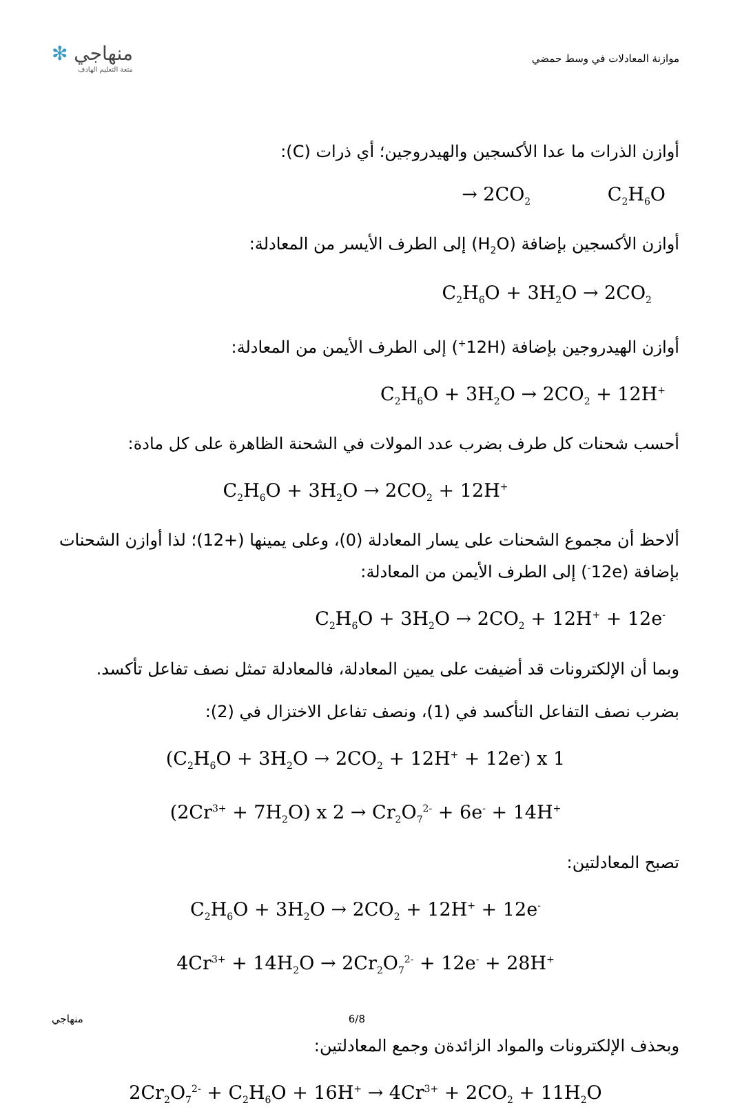منهاجي ✻
متعة التعليم الهادف
موازنة المعادلات في وسط حمضي
أوازن الذرات ما عدا الأكسجين والهيدروجين؛ أي ذرات (C):
→ 2CO<sub>2</sub> C<sub>2</sub>H<sub>6</sub>O
أوازن الأكسجين بإضافة (H<sub>2</sub>O) إلى الطرف الأيسر من المعادلة:
C<sub>2</sub>H<sub>6</sub>O + 3H<sub>2</sub>O → 2CO<sub>2</sub>
أوازن الهيدروجين بإضافة (12H<sup>+</sup>) إلى الطرف الأيمن من المعادلة:
C<sub>2</sub>H<sub>6</sub>O + 3H<sub>2</sub>O → 2CO<sub>2</sub> + 12H<sup>+</sup>
أحسب شحنات كل طرف بضرب عدد المولات في الشحنة الظاهرة على كل مادة:
C<sub>2</sub>H<sub>6</sub>O + 3H<sub>2</sub>O → 2CO<sub>2</sub> + 12H<sup>+</sup>
ألاحظ أن مجموع الشحنات على يسار المعادلة (0)، وعلى يمينها (+12)؛ لذا أوازن الشحنات بإضافة (12e<sup>-</sup>) إلى الطرف الأيمن من المعادلة:
C<sub>2</sub>H<sub>6</sub>O + 3H<sub>2</sub>O → 2CO<sub>2</sub> + 12H<sup>+</sup> + 12e<sup>-</sup>
وبما أن الإلكترونات قد أضيفت على يمين المعادلة، فالمعادلة تمثل نصف تفاعل تأكسد.
بضرب نصف التفاعل التأكسد في (1)، ونصف تفاعل الاختزال في (2):
(C<sub>2</sub>H<sub>6</sub>O + 3H<sub>2</sub>O → 2CO<sub>2</sub> + 12H<sup>+</sup> + 12e<sup>-</sup>) x 1
(2Cr<sup>3+</sup> + 7H<sub>2</sub>O) x 2 → Cr<sub>2</sub>O<sub>7</sub><sup>2-</sup> + 6e<sup>-</sup> + 14H<sup>+</sup>
تصبح المعادلتين:
C<sub>2</sub>H<sub>6</sub>O + 3H<sub>2</sub>O → 2CO<sub>2</sub> + 12H<sup>+</sup> + 12e<sup>-</sup>
4Cr<sup>3+</sup> + 14H<sub>2</sub>O → 2Cr<sub>2</sub>O<sub>7</sub><sup>2-</sup> + 12e<sup>-</sup> + 28H<sup>+</sup>
وبحذف الإلكترونات والمواد الزائدةن وجمع المعادلتين:
2Cr<sub>2</sub>O<sub>7</sub><sup>2-</sup> + C<sub>2</sub>H<sub>6</sub>O + 16H<sup>+</sup> → 4Cr<sup>3+</sup> + 2CO<sub>2</sub> + 11H<sub>2</sub>O
منهاجي 6/8